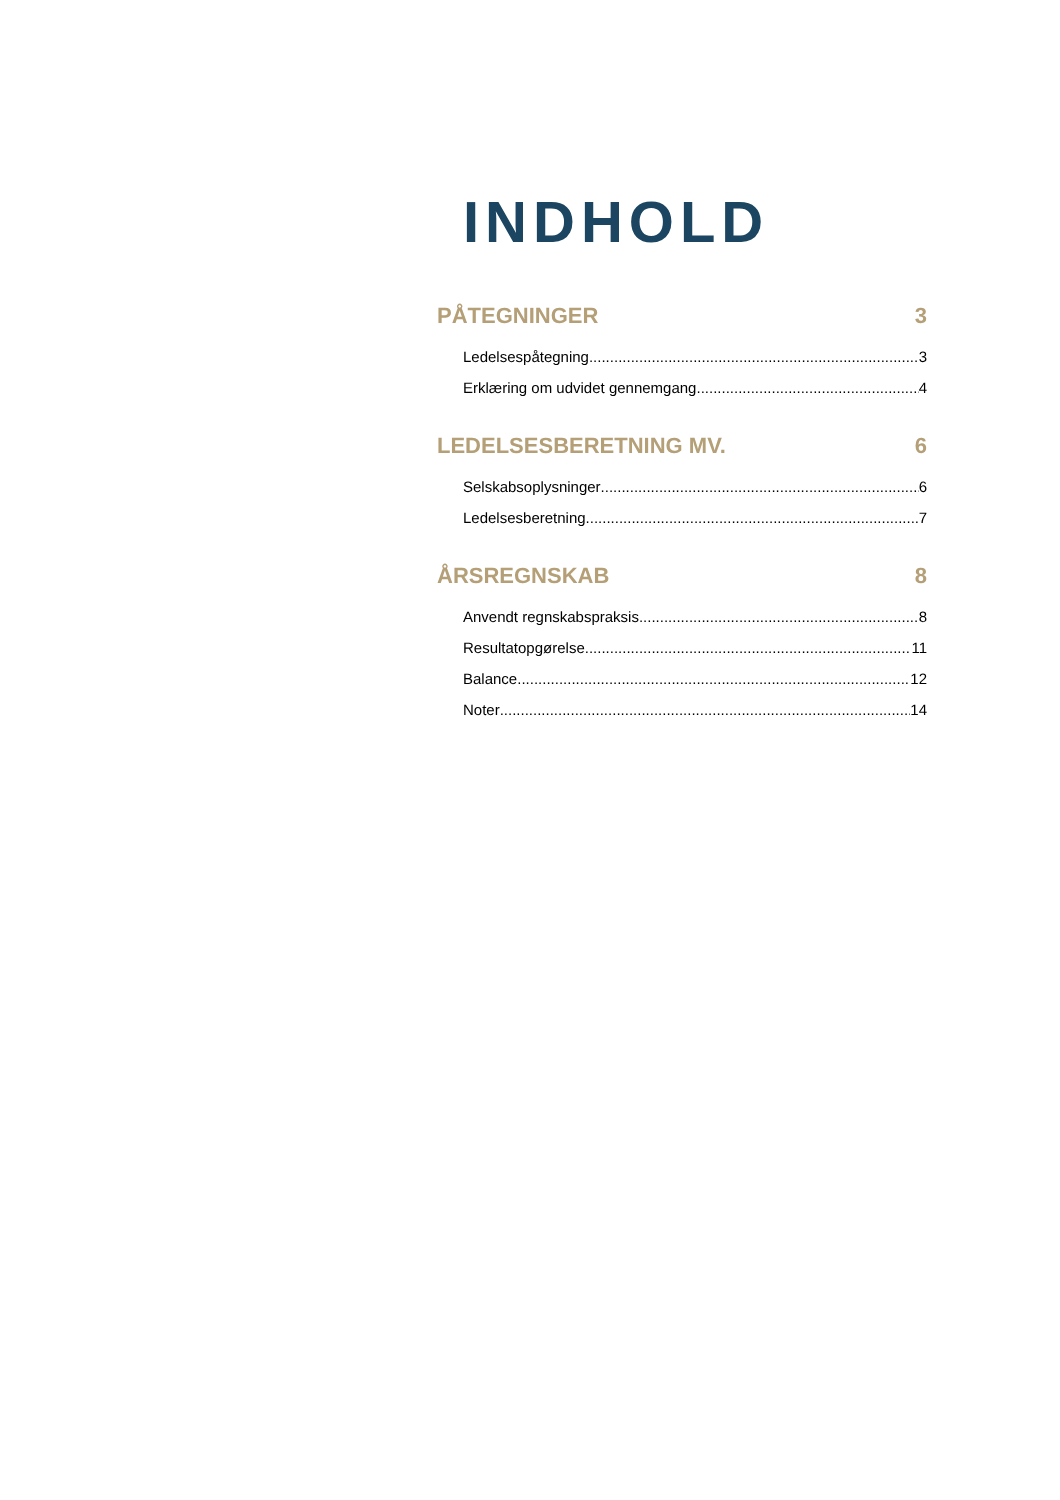INDHOLD
PÅTEGNINGER 3
Ledelsespåtegning 3
Erklæring om udvidet gennemgang 4
LEDELSESBERETNING MV. 6
Selskabsoplysninger 6
Ledelsesberetning 7
ÅRSREGNSKAB 8
Anvendt regnskabspraksis 8
Resultatopgørelse 11
Balance 12
Noter 14